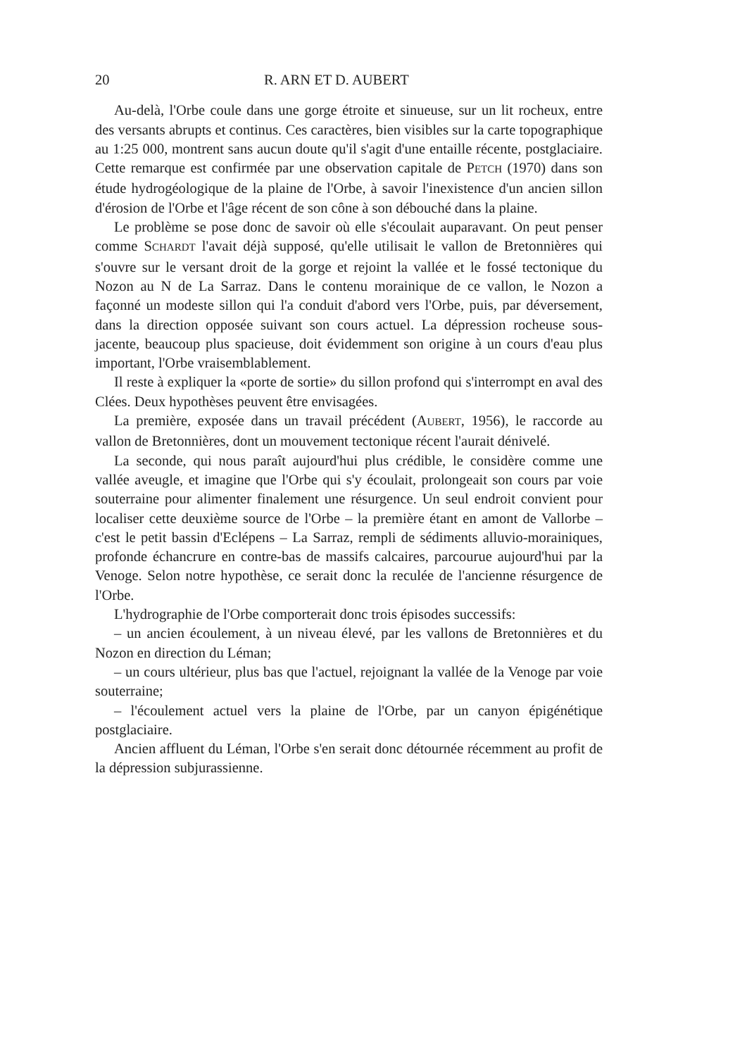20 R. ARN ET D. AUBERT
Au-delà, l'Orbe coule dans une gorge étroite et sinueuse, sur un lit rocheux, entre des versants abrupts et continus. Ces caractères, bien visibles sur la carte topographique au 1:25 000, montrent sans aucun doute qu'il s'agit d'une entaille récente, postglaciaire. Cette remarque est confirmée par une observation capitale de PETCH (1970) dans son étude hydrogéologique de la plaine de l'Orbe, à savoir l'inexistence d'un ancien sillon d'érosion de l'Orbe et l'âge récent de son cône à son débouché dans la plaine.
Le problème se pose donc de savoir où elle s'écoulait auparavant. On peut penser comme SCHARDT l'avait déjà supposé, qu'elle utilisait le vallon de Bretonnières qui s'ouvre sur le versant droit de la gorge et rejoint la vallée et le fossé tectonique du Nozon au N de La Sarraz. Dans le contenu morainique de ce vallon, le Nozon a façonné un modeste sillon qui l'a conduit d'abord vers l'Orbe, puis, par déversement, dans la direction opposée suivant son cours actuel. La dépression rocheuse sous-jacente, beaucoup plus spacieuse, doit évidemment son origine à un cours d'eau plus important, l'Orbe vraisemblablement.
Il reste à expliquer la «porte de sortie» du sillon profond qui s'interrompt en aval des Clées. Deux hypothèses peuvent être envisagées.
La première, exposée dans un travail précédent (AUBERT, 1956), le raccorde au vallon de Bretonnières, dont un mouvement tectonique récent l'aurait dénivelé.
La seconde, qui nous paraît aujourd'hui plus crédible, le considère comme une vallée aveugle, et imagine que l'Orbe qui s'y écoulait, prolongeait son cours par voie souterraine pour alimenter finalement une résurgence. Un seul endroit convient pour localiser cette deuxième source de l'Orbe – la première étant en amont de Vallorbe – c'est le petit bassin d'Eclépens – La Sarraz, rempli de sédiments alluvio-morainiques, profonde échancrure en contre-bas de massifs calcaires, parcourue aujourd'hui par la Venoge. Selon notre hypothèse, ce serait donc la reculée de l'ancienne résurgence de l'Orbe.
L'hydrographie de l'Orbe comporterait donc trois épisodes successifs:
– un ancien écoulement, à un niveau élevé, par les vallons de Bretonnières et du Nozon en direction du Léman;
– un cours ultérieur, plus bas que l'actuel, rejoignant la vallée de la Venoge par voie souterraine;
– l'écoulement actuel vers la plaine de l'Orbe, par un canyon épigénétique postglaciaire.
Ancien affluent du Léman, l'Orbe s'en serait donc détournée récemment au profit de la dépression subjurassienne.